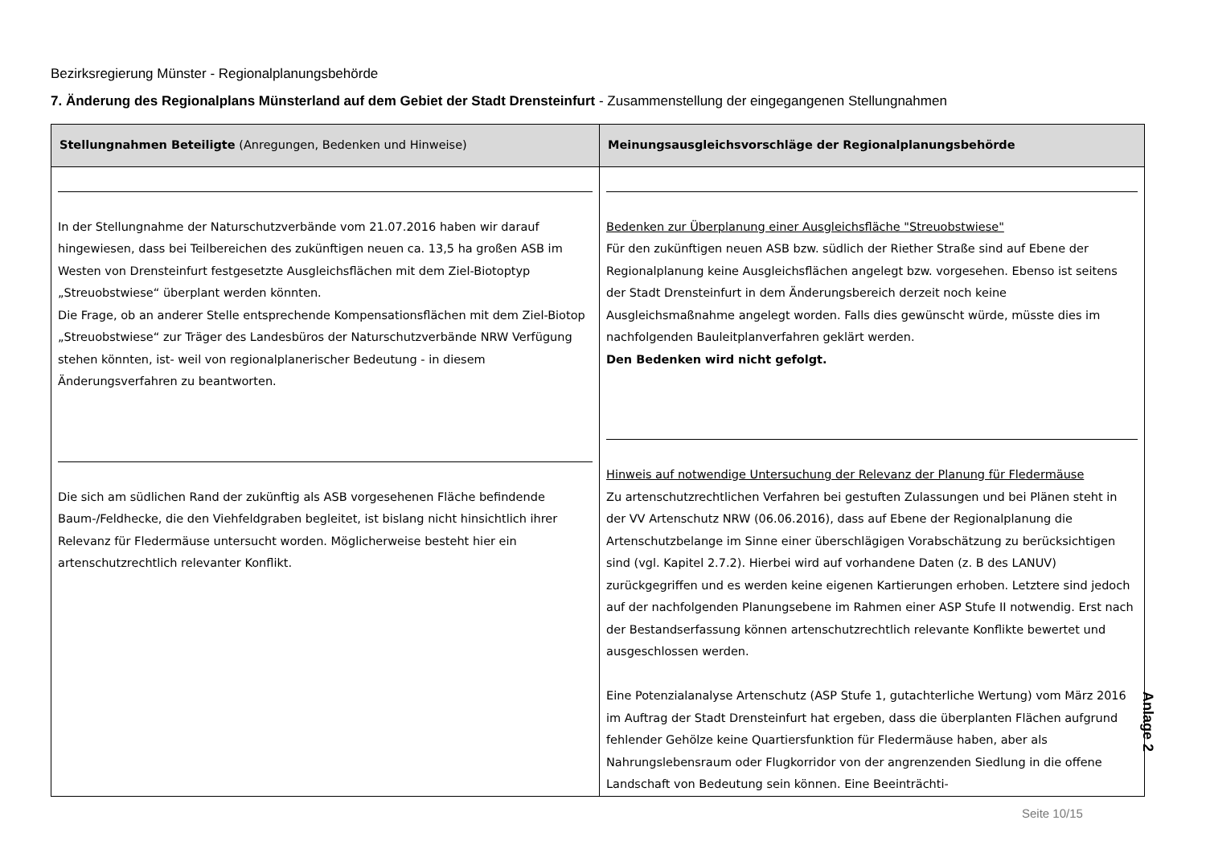Bezirksregierung Münster - Regionalplanungsbehörde
7. Änderung des Regionalplans Münsterland auf dem Gebiet der Stadt Drensteinfurt - Zusammenstellung der eingegangenen Stellungnahmen
| Stellungnahmen Beteiligte (Anregungen, Bedenken und Hinweise) | Meinungsausgleichsvorschläge der Regionalplanungsbehörde |
| --- | --- |
| In der Stellungnahme der Naturschutzverbände vom 21.07.2016 haben wir darauf hingewiesen, dass bei Teilbereichen des zukünftigen neuen ca. 13,5 ha großen ASB im Westen von Drensteinfurt festgesetzte Ausgleichsflächen mit dem Ziel-Biotoptyp „Streuobstwiese“ überplant werden könnten. Die Frage, ob an anderer Stelle entsprechende Kompensationsflächen mit dem Ziel-Biotop „Streuobstwiese“ zur Träger des Landesbüros der Naturschutzverbände NRW Verfügung stehen könnten, ist- weil von regionalplanerischer Bedeutung - in diesem Änderungsverfahren zu beantworten. Die sich am südlichen Rand der zukünftig als ASB vorgesehenen Fläche befindende Baum-/Feldhecke, die den Viehfeldgraben begleitet, ist bislang nicht hinsichtlich ihrer Relevanz für Fledermäuse untersucht worden. Möglicherweise besteht hier ein artenschutzrechtlich relevanter Konflikt. | Bedenken zur Überplanung einer Ausgleichsfläche "Streuobstwiese" Für den zukünftigen neuen ASB bzw. südlich der Riether Straße sind auf Ebene der Regionalplanung keine Ausgleichsflächen angelegt bzw. vorgesehen. Ebenso ist seitens der Stadt Drensteinfurt in dem Änderungsbereich derzeit noch keine Ausgleichsmaßnahme angelegt worden. Falls dies gewünscht würde, müsste dies im nachfolgenden Bauleitplanverfahren geklärt werden. Den Bedenken wird nicht gefolgt. Hinweis auf notwendige Untersuchung der Relevanz der Planung für Fledermäuse Zu artenschutzrechtlichen Verfahren bei gestuften Zulassungen und bei Plänen steht in der VV Artenschutz NRW (06.06.2016), dass auf Ebene der Regionalplanung die Artenschutzbelange im Sinne einer überschlägigen Vorabschätzung zu berücksichtigen sind (vgl. Kapitel 2.7.2). Hierbei wird auf vorhandene Daten (z. B des LANUV) zurückgegriffen und es werden keine eigenen Kartierungen erhoben. Letztere sind jedoch auf der nachfolgenden Planungsebene im Rahmen einer ASP Stufe II notwendig. Erst nach der Bestandserfassung können artenschutzrechtlich relevante Konflikte bewertet und ausgeschlossen werden. Eine Potenzialanalyse Artenschutz (ASP Stufe 1, gutachterliche Wertung) vom März 2016 im Auftrag der Stadt Drensteinfurt hat ergeben, dass die überplanten Flächen aufgrund fehlender Gehölze keine Quartiersfunktion für Fledermäuse haben, aber als Nahrungslebensraum oder Flugkorridor von der angrenzenden Siedlung in die offene Landschaft von Bedeutung sein können. Eine Beeinträchti- |
Anlage 2
Seite 10/15